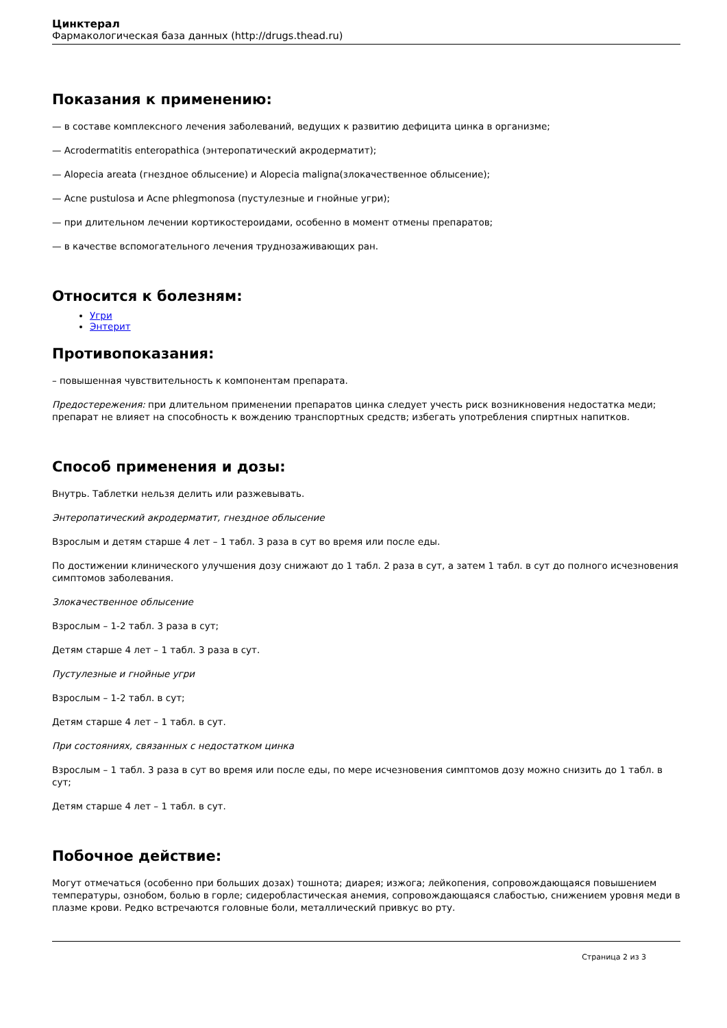Цинктерал
Фармакологическая база данных (http://drugs.thead.ru)
Показания к применению:
— в составе комплексного лечения заболеваний, ведущих к развитию дефицита цинка в организме;
— Acrodermatitis enteropathica (энтеропатический акродерматит);
— Alopecia areata (гнездное облысение) и Alopecia maligna(злокачественное облысение);
— Acne pustulosa и Acne phlegmonosa (пустулезные и гнойные угри);
— при длительном лечении кортикостероидами, особенно в момент отмены препаратов;
— в качестве вспомогательного лечения труднозаживающих ран.
Относится к болезням:
Угри
Энтерит
Противопоказания:
– повышенная чувствительность к компонентам препарата.
Предостережения: при длительном применении препаратов цинка следует учесть риск возникновения недостатка меди; препарат не влияет на способность к вождению транспортных средств; избегать употребления спиртных напитков.
Способ применения и дозы:
Внутрь. Таблетки нельзя делить или разжевывать.
Энтеропатический акродерматит, гнездное облысение
Взрослым и детям старше 4 лет – 1 табл. 3 раза в сут во время или после еды.
По достижении клинического улучшения дозу снижают до 1 табл. 2 раза в сут, а затем 1 табл. в сут до полного исчезновения симптомов заболевания.
Злокачественное облысение
Взрослым – 1-2 табл. 3 раза в сут;
Детям старше 4 лет – 1 табл. 3 раза в сут.
Пустулезные и гнойные угри
Взрослым – 1-2 табл. в сут;
Детям старше 4 лет – 1 табл. в сут.
При состояниях, связанных с недостатком цинка
Взрослым – 1 табл. 3 раза в сут во время или после еды, по мере исчезновения симптомов дозу можно снизить до 1 табл. в сут;
Детям старше 4 лет – 1 табл. в сут.
Побочное действие:
Могут отмечаться (особенно при больших дозах) тошнота; диарея; изжога; лейкопения, сопровождающаяся повышением температуры, ознобом, болью в горле; сидеробластическая анемия, сопровождающаяся слабостью, снижением уровня меди в плазме крови. Редко встречаются головные боли, металлический привкус во рту.
Страница 2 из 3